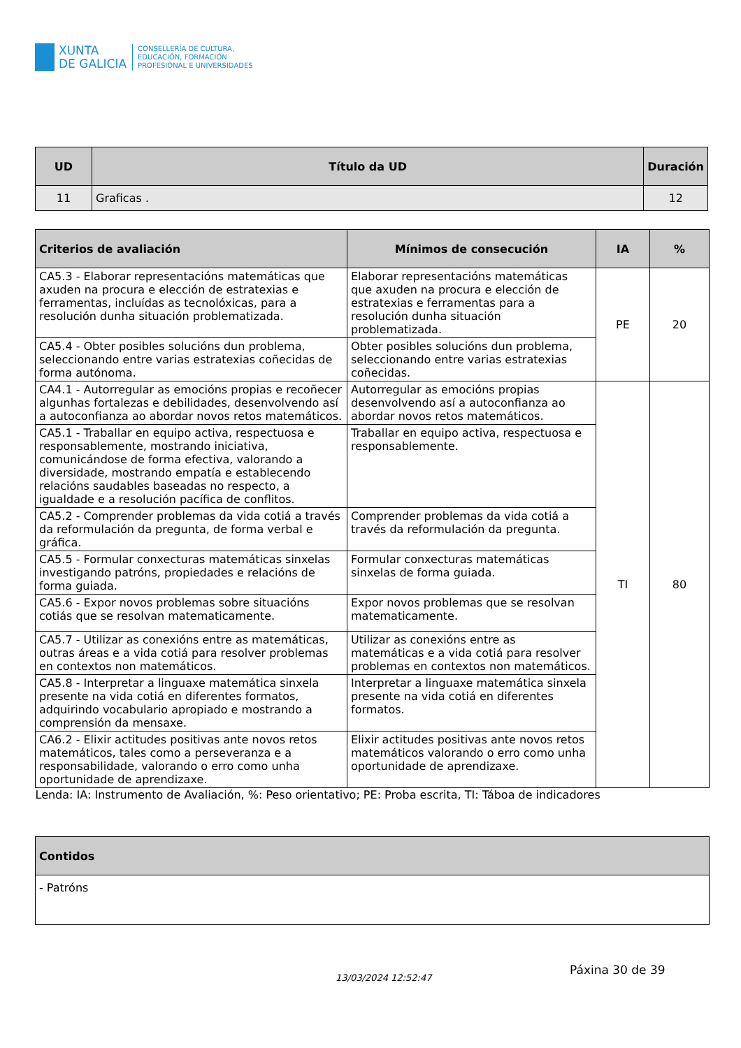XUNTA
DE GALICIA
CONSELLERÍA DE CULTURA,
EDUCACIÓN, FORMACIÓN
PROFESIONAL E UNIVERSIDADES
| UD | Título da UD | Duración |
| --- | --- | --- |
| 11 | Graficas . | 12 |
| Criterios de avaliación | Mínimos de consecución | IA | % |
| --- | --- | --- | --- |
| CA5.3 - Elaborar representacións matemáticas que axuden na procura e elección de estratexias e ferramentas, incluídas as tecnolóxicas, para a resolución dunha situación problematizada. | Elaborar representacións matemáticas que axuden na procura e elección de estratexias e ferramentas para a resolución dunha situación problematizada. | PE | 20 |
| CA5.4 - Obter posibles solucións dun problema, seleccionando entre varias estratexias coñecidas de forma autónoma. | Obter posibles solucións dun problema, seleccionando entre varias estratexias coñecidas. | | |
| CA4.1 - Autorregular as emocións propias e recoñecer algunhas fortalezas e debilidades, desenvolvendo así a autoconfianza ao abordar novos retos matemáticos. | Autorregular as emocións propias desenvolvendo así a autoconfianza ao abordar novos retos matemáticos. | TI | 80 |
| CA5.1 - Traballar en equipo activa, respectuosa e responsablemente, mostrando iniciativa, comunicándose de forma efectiva, valorando a diversidade, mostrando empatía e establecendo relacións saudables baseadas no respecto, a igualdade e a resolución pacífica de conflitos. | Traballar en equipo activa, respectuosa e responsablemente. | | |
| CA5.2 - Comprender problemas da vida cotiá a través da reformulación da pregunta, de forma verbal e gráfica. | Comprender problemas da vida cotiá a través da reformulación da pregunta. | | |
| CA5.5 - Formular conxecturas matemáticas sinxelas investigando patróns, propiedades e relacións de forma guiada. | Formular conxecturas matemáticas sinxelas de forma guiada. | | |
| CA5.6 - Expor novos problemas sobre situacións cotiás que se resolvan matematicamente. | Expor novos problemas que se resolvan matematicamente. | | |
| CA5.7 - Utilizar as conexións entre as matemáticas, outras áreas e a vida cotiá para resolver problemas en contextos non matemáticos. | Utilizar as conexións entre as matemáticas e a vida cotiá para resolver problemas en contextos non matemáticos. | | |
| CA5.8 - Interpretar a linguaxe matemática sinxela presente na vida cotiá en diferentes formatos, adquirindo vocabulario apropiado e mostrando a comprensión da mensaxe. | Interpretar a linguaxe matemática sinxela presente na vida cotiá en diferentes formatos. | | |
| CA6.2 - Elixir actitudes positivas ante novos retos matemáticos, tales como a perseveranza e a responsabilidade, valorando o erro como unha oportunidade de aprendizaxe. | Elixir actitudes positivas ante novos retos matemáticos valorando o erro como unha oportunidade de aprendizaxe. | | |
| Lenda: IA: Instrumento de Avaliación, %: Peso orientativo; PE: Proba escrita, TI: Táboa de indicadores | | | |
| Contidos |
| --- |
| - Patróns |
13/03/2024 12:52:47
Páxina 30 de 39